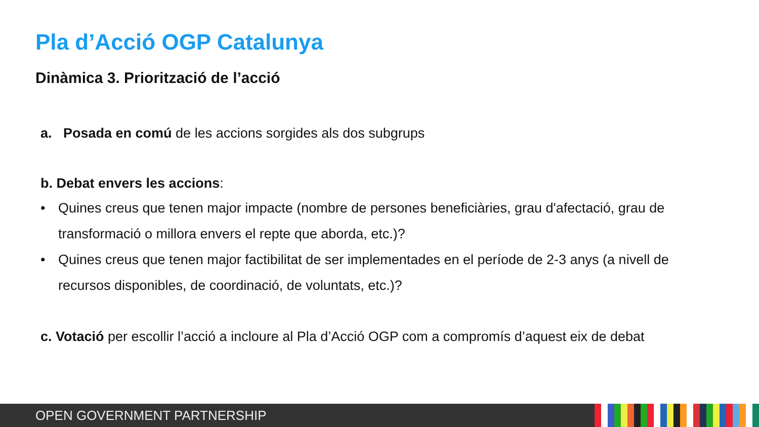Pla d’Acció OGP Catalunya
Dinàmica 3. Priorització de l’acció
a. Posada en comú de les accions sorgides als dos subgrups
b. Debat envers les accions:
• Quines creus que tenen major impacte (nombre de persones beneficiàries, grau d'afectació, grau de transformació o millora envers el repte que aborda, etc.)?
• Quines creus que tenen major factibilitat de ser implementades en el període de 2-3 anys (a nivell de recursos disponibles, de coordinació, de voluntats, etc.)?
c. Votació per escollir l’acció a incloure al Pla d’Acció OGP com a compromís d’aquest eix de debat
OPEN GOVERNMENT PARTNERSHIP